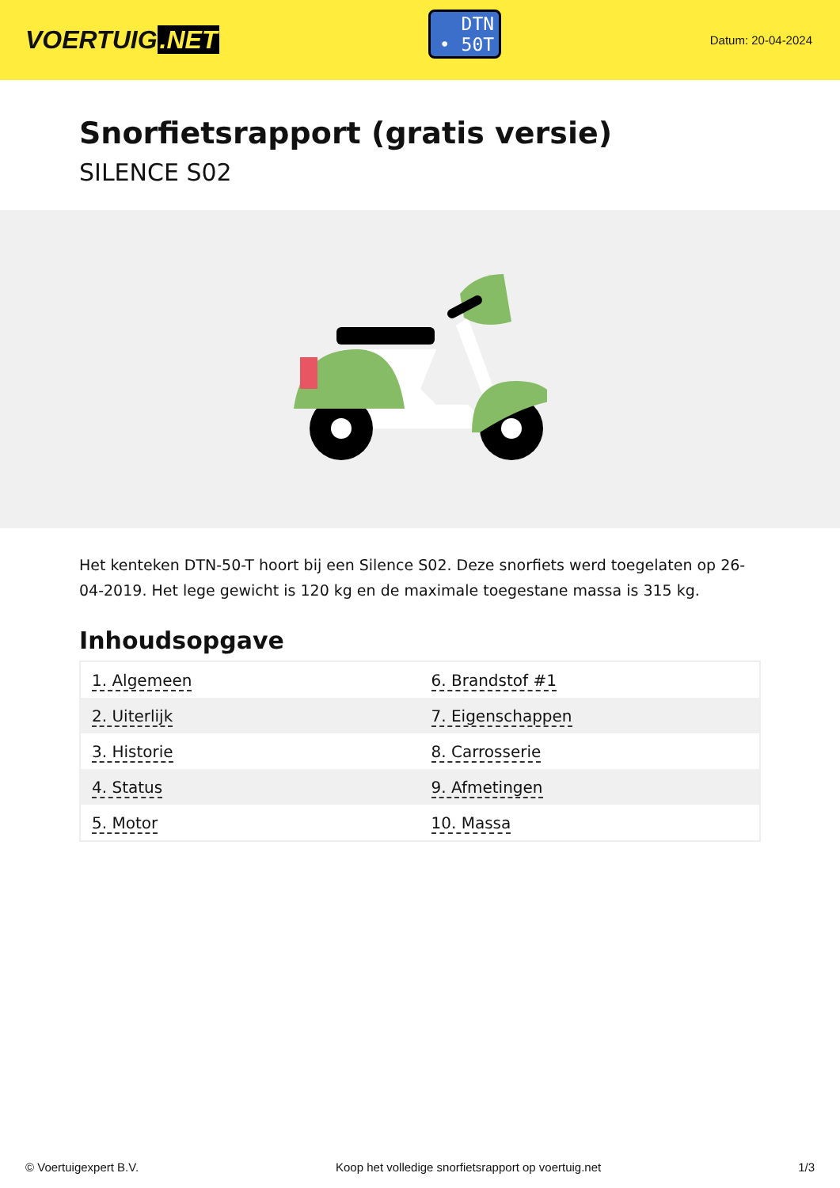VOERTUIG.NET
DTN
• 50T
Datum: 20-04-2024
Snorfietsrapport (gratis versie)
SILENCE S02
Het kenteken DTN-50-T hoort bij een Silence S02. Deze snorfiets werd toegelaten op 26-04-2019. Het lege gewicht is 120 kg en de maximale toegestane massa is 315 kg.
Inhoudsopgave
| 1. Algemeen | 6. Brandstof #1 |
| 2. Uiterlijk | 7. Eigenschappen |
| 3. Historie | 8. Carrosserie |
| 4. Status | 9. Afmetingen |
| 5. Motor | 10. Massa |
© Voertuigexpert B.V. Koop het volledige snorfietsrapport op voertuig.net 1/3